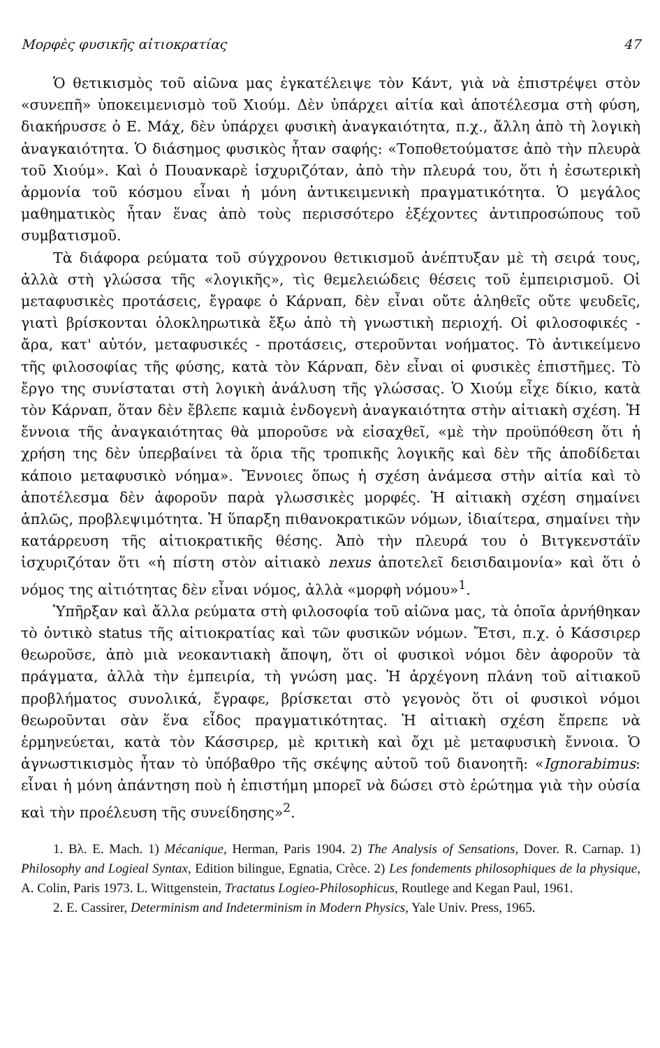Μορφὲς φυσικῆς αἰτιοκρατίας 47
Ὁ θετικισμὸς τοῦ αἰῶνα μας ἐγκατέλειψε τὸν Κάντ, γιὰ νὰ ἐπιστρέψει στὸν «συνεπῆ» ὑποκειμενισμὸ τοῦ Χιούμ. Δὲν ὑπάρχει αἰτία καὶ ἀποτέλεσμα στὴ φύση, διακήρυσσε ὁ Ε. Μάχ, δὲν ὑπάρχει φυσικὴ ἀναγκαιότητα, π.χ., ἄλλη ἀπὸ τὴ λογικὴ ἀναγκαιότητα. Ὁ διάσημος φυσικὸς ἦταν σαφής: «Τοποθετούματσε ἀπὸ τὴν πλευρὰ τοῦ Χιούμ». Καὶ ὁ Πουανκαρὲ ἰσχυριζόταν, ἀπὸ τὴν πλευρά του, ὅτι ἡ ἐσωτερικὴ ἁρμονία τοῦ κόσμου εἶναι ἡ μόνη ἀντικειμενικὴ πραγματικότητα. Ὁ μεγάλος μαθηματικὸς ἦταν ἕνας ἀπὸ τοὺς περισσότερο ἐξέχοντες ἀντιπροσώπους τοῦ συμβατισμοῦ.
Τὰ διάφορα ρεύματα τοῦ σύγχρονου θετικισμοῦ ἀνέπτυξαν μὲ τὴ σειρά τους, ἀλλὰ στὴ γλώσσα τῆς «λογικῆς», τὶς θεμελειώδεις θέσεις τοῦ ἐμπειρισμοῦ. Οἱ μεταφυσικὲς προτάσεις, ἔγραφε ὁ Κάρναπ, δὲν εἶναι οὔτε ἀληθεῖς οὔτε ψευδεῖς, γιατὶ βρίσκονται ὁλοκληρωτικὰ ἔξω ἀπὸ τὴ γνωστικὴ περιοχή. Οἱ φιλοσοφικές - ἄρα, κατ' αὐτόν, μεταφυσικές - προτάσεις, στεροῦνται νοήματος. Τὸ ἀντικείμενο τῆς φιλοσοφίας τῆς φύσης, κατὰ τὸν Κάρναπ, δὲν εἶναι οἱ φυσικὲς ἐπιστῆμες. Τὸ ἔργο της συνίσταται στὴ λογικὴ ἀνάλυση τῆς γλώσσας. Ὁ Χιούμ εἶχε δίκιο, κατὰ τὸν Κάρναπ, ὅταν δὲν ἔβλεπε καμιὰ ἐνδογενὴ ἀναγκαιότητα στὴν αἰτιακὴ σχέση. Ἡ ἔννοια τῆς ἀναγκαιότητας θὰ μποροῦσε νὰ εἰσαχθεῖ, «μὲ τὴν προϋπόθεση ὅτι ἡ χρήση της δὲν ὑπερβαίνει τὰ ὅρια τῆς τροπικῆς λογικῆς καὶ δὲν τῆς ἀποδίδεται κάποιο μεταφυσικὸ νόημα». Ἔννοιες ὅπως ἡ σχέση ἀνάμεσα στὴν αἰτία καὶ τὸ ἀποτέλεσμα δὲν ἀφοροῦν παρὰ γλωσσικὲς μορφές. Ἡ αἰτιακὴ σχέση σημαίνει ἁπλῶς, προβλεψιμότητα. Ἡ ὕπαρξη πιθανοκρατικῶν νόμων, ἰδιαίτερα, σημαίνει τὴν κατάρρευση τῆς αἰτιοκρατικῆς θέσης. Ἀπὸ τὴν πλευρά του ὁ Βιτγκενστάϊν ἰσχυριζόταν ὅτι «ἡ πίστη στὸν αἰτιακὸ nexus ἀποτελεῖ δεισιδαιμονία» καὶ ὅτι ὁ νόμος της αἰτιότητας δὲν εἶναι νόμος, ἀλλὰ «μορφὴ νόμου»<sup>1</sup>.
Ὑπῆρξαν καὶ ἄλλα ρεύματα στὴ φιλοσοφία τοῦ αἰῶνα μας, τὰ ὁποῖα ἀρνήθηκαν τὸ ὀντικὸ status τῆς αἰτιοκρατίας καὶ τῶν φυσικῶν νόμων. Ἔτσι, π.χ. ὁ Κάσσιρερ θεωροῦσε, ἀπὸ μιὰ νεοκαντιακὴ ἄποψη, ὅτι οἱ φυσικοὶ νόμοι δὲν ἀφοροῦν τὰ πράγματα, ἀλλὰ τὴν ἐμπειρία, τὴ γνώση μας. Ἡ ἀρχέγονη πλάνη τοῦ αἰτιακοῦ προβλήματος συνολικά, ἔγραφε, βρίσκεται στὸ γεγονὸς ὅτι οἱ φυσικοὶ νόμοι θεωροῦνται σὰν ἕνα εἶδος πραγματικότητας. Ἡ αἰτιακὴ σχέση ἔπρεπε νὰ ἑρμηνεύεται, κατὰ τὸν Κάσσιρερ, μὲ κριτικὴ καὶ ὄχι μὲ μεταφυσικὴ ἔννοια. Ὁ ἀγνωστικισμὸς ἦταν τὸ ὑπόβαθρο τῆς σκέψης αὐτοῦ τοῦ διανοητῆ: «Ignorabimus: εἶναι ἡ μόνη ἀπάντηση ποὺ ἡ ἐπιστήμη μπορεῖ νὰ δώσει στὸ ἐρώτημα γιὰ τὴν οὐσία καὶ τὴν προέλευση τῆς συνείδησης»<sup>2</sup>.
1. Βλ. Ε. Mach. 1) Mécanique, Herman, Paris 1904. 2) The Analysis of Sensations, Dover. R. Carnap. 1) Philosophy and Logieal Syntax, Edition bilingue, Egnatia, Crèce. 2) Les fondements philosophiques de la physique, A. Colin, Paris 1973. L. Wittgenstein, Tractatus Logieo-Philosophicus, Routlege and Kegan Paul, 1961.
2. E. Cassirer, Determinism and Indeterminism in Modern Physics, Yale Univ. Press, 1965.